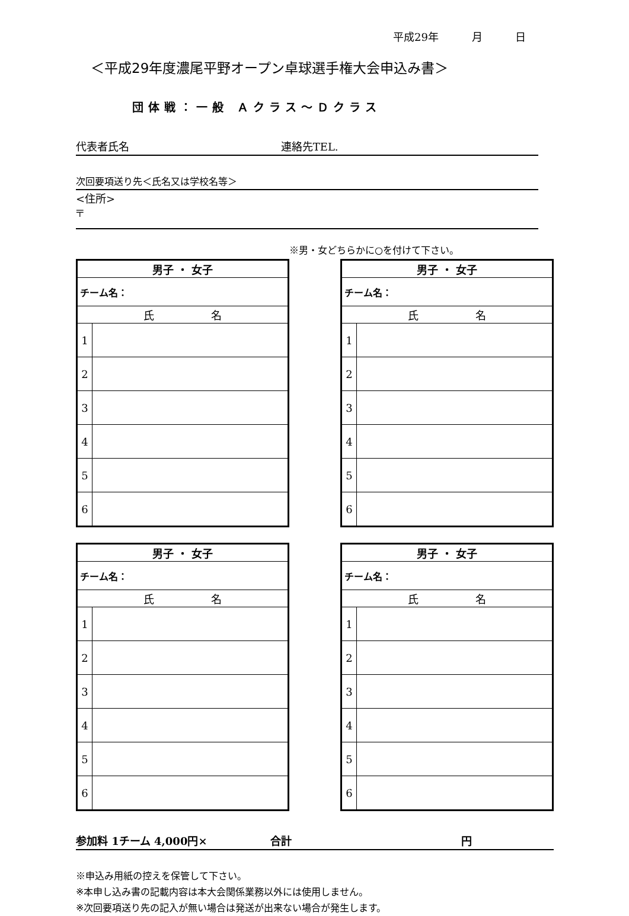平成29年 月 日
＜平成29年度濃尾平野オープン卓球選手権大会申込み書＞
団体戦：一般 Ａクラス～Ｄクラス
代表者氏名 連絡先TEL.
次回要項送り先＜氏名又は学校名等＞
<住所>
〒
※男・女どちらかに○を付けて下さい。
| 男子 ・ 女子 | |
| チーム名： | |
| 氏 名 | |
| 1 | |
| 2 | |
| 3 | |
| 4 | |
| 5 | |
| 6 | |
| 男子 ・ 女子 | |
| チーム名： | |
| 氏 名 | |
| 1 | |
| 2 | |
| 3 | |
| 4 | |
| 5 | |
| 6 | |
| 男子 ・ 女子 | |
| チーム名： | |
| 氏 名 | |
| 1 | |
| 2 | |
| 3 | |
| 4 | |
| 5 | |
| 6 | |
| 男子 ・ 女子 | |
| チーム名： | |
| 氏 名 | |
| 1 | |
| 2 | |
| 3 | |
| 4 | |
| 5 | |
| 6 | |
参加料 1チーム 4,000円× 合計 円
※申込み用紙の控えを保管して下さい。
※本申し込み書の記載内容は本大会関係業務以外には使用しません。
※次回要項送り先の記入が無い場合は発送が出来ない場合が発生します。